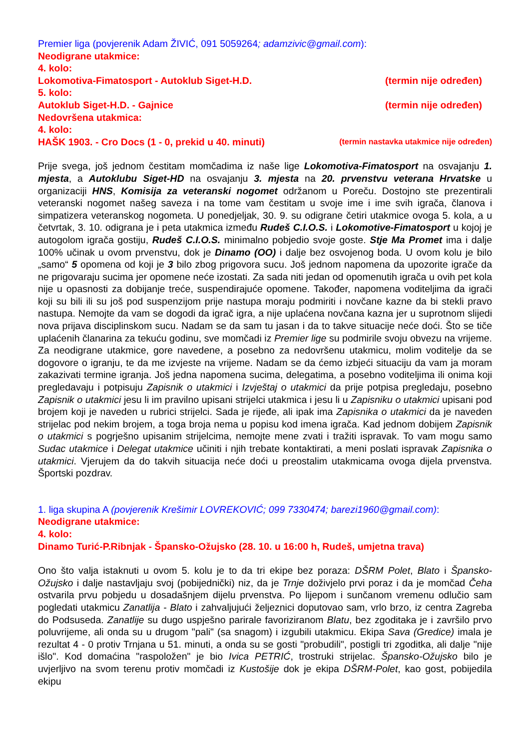Premier liga (povjerenik Adam ŽIVIĆ, 091 5059264; adamzivic@gmail.com):
Neodigrane utakmice:
4. kolo:
Lokomotiva-Fimatosport - Autoklub Siget-H.D. (termin nije određen)
5. kolo:
Autoklub Siget-H.D. - Gajnice (termin nije određen)
Nedovršena utakmica:
4. kolo:
HAŠK 1903. - Cro Docs (1 - 0, prekid u 40. minuti) (termin nastavka utakmice nije određen)
Prije svega, još jednom čestitam momčadima iz naše lige Lokomotiva-Fimatosport na osvajanju 1. mjesta, a Autoklubu Siget-HD na osvajanju 3. mjesta na 20. prvenstvu veterana Hrvatske u organizaciji HNS, Komisija za veteranski nogomet održanom u Poreču. Dostojno ste prezentirali veteranski nogomet našeg saveza i na tome vam čestitam u svoje ime i ime svih igrača, članova i simpatizera veteranskog nogometa. U ponedjeljak, 30. 9. su odigrane četiri utakmice ovoga 5. kola, a u četvrtak, 3. 10. odigrana je i peta utakmica između Rudeš C.I.O.S. i Lokomotive-Fimatosport u kojoj je autogolom igrača gostiju, Rudeš C.I.O.S. minimalno pobjedio svoje goste. Stje Ma Promet ima i dalje 100% učinak u ovom prvenstvu, dok je Dinamo (OO) i dalje bez osvojenog boda. U ovom kolu je bilo „samo“ 5 opomena od koji je 3 bilo zbog prigovora sucu. Još jednom napomena da upozorite igrače da ne prigovaraju sucima jer opomene neće izostati. Za sada niti jedan od opomenutih igrača u ovih pet kola nije u opasnosti za dobijanje treće, suspendirajuće opomene. Također, napomena voditeljima da igrači koji su bili ili su još pod suspenzijom prije nastupa moraju podmiriti i novčane kazne da bi stekli pravo nastupa. Nemojte da vam se dogodi da igrač igra, a nije uplaćena novčana kazna jer u suprotnom slijedi nova prijava disciplinskom sucu. Nadam se da sam tu jasan i da to takve situacije neće doći. Što se tiče uplaćenih članarina za tekuću godinu, sve momčadi iz Premier lige su podmirile svoju obvezu na vrijeme. Za neodigrane utakmice, gore navedene, a posebno za nedovršenu utakmicu, molim voditelje da se dogovore o igranju, te da me izvjeste na vrijeme. Nadam se da ćemo izbjeći situaciju da vam ja moram zakazivati termine igranja. Još jedna napomena sucima, delegatima, a posebno voditeljima ili onima koji pregledavaju i potpisuju Zapisnik o utakmici i Izvještaj o utakmici da prije potpisa pregledaju, posebno Zapisnik o utakmici jesu li im pravilno upisani strijelci utakmica i jesu li u Zapisniku o utakmici upisani pod brojem koji je naveden u rubrici strijelci. Sada je rijeđe, ali ipak ima Zapisnika o utakmici da je naveden strijelac pod nekim brojem, a toga broja nema u popisu kod imena igrača. Kad jednom dobijem Zapisnik o utakmici s pogrješno upisanim strijelcima, nemojte mene zvati i tražiti ispravak. To vam mogu samo Sudac utakmice i Delegat utakmice učiniti i njih trebate kontaktirati, a meni poslati ispravak Zapisnika o utakmici. Vjerujem da do takvih situacija neće doći u preostalim utakmicama ovoga dijela prvenstva. Športski pozdrav.
1. liga skupina A (povjerenik Krešimir LOVREKOVIĆ; 099 7330474; barezi1960@gmail.com):
Neodigrane utakmice:
4. kolo:
Dinamo Turić-P.Ribnjak - Špansko-Ožujsko (28. 10. u 16:00 h, Rudeš, umjetna trava)
Ono što valja istaknuti u ovom 5. kolu je to da tri ekipe bez poraza: DŠRM Polet, Blato i Špansko-Ožujsko i dalje nastavljaju svoj (pobijednički) niz, da je Trnje doživjelo prvi poraz i da je momčad Čeha ostvarila prvu pobjedu u dosadašnjem dijelu prvenstva. Po lijepom i sunčanom vremenu odlučio sam pogledati utakmicu Zanatlija - Blato i zahvaljujući željeznici doputovao sam, vrlo brzo, iz centra Zagreba do Podsuseda. Zanatlije su dugo uspješno parirale favoriziranom Blatu, bez zgoditaka je i završilo prvo poluvrijeme, ali onda su u drugom "pali" (sa snagom) i izgubili utakmicu. Ekipa Sava (Gredice) imala je rezultat 4 - 0 protiv Trnjana u 51. minuti, a onda su se gosti "probudili", postigli tri zgoditka, ali dalje "nije išlo". Kod domaćina "raspoložen" je bio Ivica PETRIĆ, trostruki strijelac. Špansko-Ožujsko bilo je uvjerljivo na svom terenu protiv momčadi iz Kustošije dok je ekipa DŠRM-Polet, kao gost, pobijedila ekipu